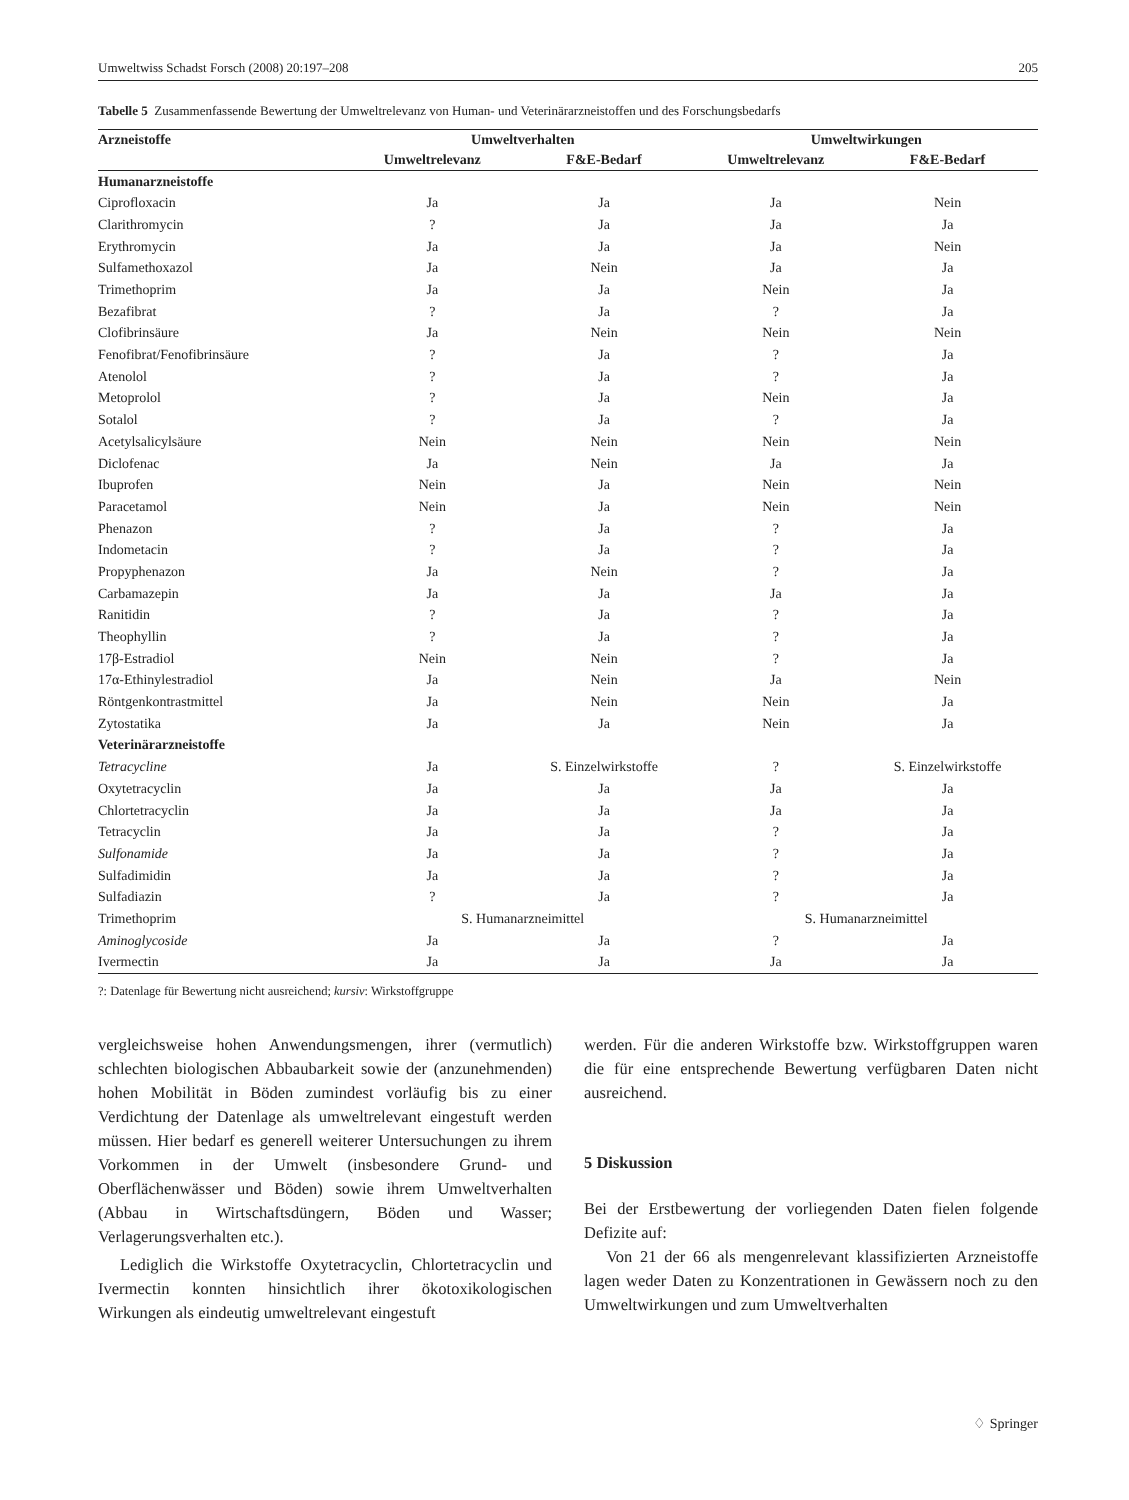Umweltwiss Schadst Forsch (2008) 20:197–208 205
Tabelle 5 Zusammenfassende Bewertung der Umweltrelevanz von Human- und Veterinärarzneistoffen und des Forschungsbedarfs
| Arzneistoffe | Umweltverhalten | | Umweltwirkungen | |
| --- | --- | --- | --- | --- |
| | Umweltrelevanz | F&E-Bedarf | Umweltrelevanz | F&E-Bedarf |
| Humanarzneistoffe | | | | |
| Ciprofloxacin | Ja | Ja | Ja | Nein |
| Clarithromycin | ? | Ja | Ja | Ja |
| Erythromycin | Ja | Ja | Ja | Nein |
| Sulfamethoxazol | Ja | Nein | Ja | Ja |
| Trimethoprim | Ja | Ja | Nein | Ja |
| Bezafibrat | ? | Ja | ? | Ja |
| Clofibrinsäure | Ja | Nein | Nein | Nein |
| Fenofibrat/Fenofibrinsäure | ? | Ja | ? | Ja |
| Atenolol | ? | Ja | ? | Ja |
| Metoprolol | ? | Ja | Nein | Ja |
| Sotalol | ? | Ja | ? | Ja |
| Acetylsalicylsäure | Nein | Nein | Nein | Nein |
| Diclofenac | Ja | Nein | Ja | Ja |
| Ibuprofen | Nein | Ja | Nein | Nein |
| Paracetamol | Nein | Ja | Nein | Nein |
| Phenazon | ? | Ja | ? | Ja |
| Indometacin | ? | Ja | ? | Ja |
| Propyphenazon | Ja | Nein | ? | Ja |
| Carbamazepin | Ja | Ja | Ja | Ja |
| Ranitidin | ? | Ja | ? | Ja |
| Theophyllin | ? | Ja | ? | Ja |
| 17β-Estradiol | Nein | Nein | ? | Ja |
| 17α-Ethinylestradiol | Ja | Nein | Ja | Nein |
| Röntgenkontrastmittel | Ja | Nein | Nein | Ja |
| Zytostatika | Ja | Ja | Nein | Ja |
| Veterinärarzneistoffe | | | | |
| Tetracycline | Ja | S. Einzelwirkstoffe | ? | S. Einzelwirkstoffe |
| Oxytetracyclin | Ja | Ja | Ja | Ja |
| Chlortetracyclin | Ja | Ja | Ja | Ja |
| Tetracyclin | Ja | Ja | ? | Ja |
| Sulfonamide | Ja | Ja | ? | Ja |
| Sulfadimidin | Ja | Ja | ? | Ja |
| Sulfadiazin | ? | Ja | ? | Ja |
| Trimethoprim | S. Humanarzneimittel | | S. Humanarzneimittel | |
| Aminoglycoside | Ja | Ja | ? | Ja |
| Ivermectin | Ja | Ja | Ja | Ja |
?: Datenlage für Bewertung nicht ausreichend; kursiv: Wirkstoffgruppe
vergleichsweise hohen Anwendungsmengen, ihrer (vermutlich) schlechten biologischen Abbaubarkeit sowie der (anzunehmenden) hohen Mobilität in Böden zumindest vorläufig bis zu einer Verdichtung der Datenlage als umweltrelevant eingestuft werden müssen. Hier bedarf es generell weiterer Untersuchungen zu ihrem Vorkommen in der Umwelt (insbesondere Grund- und Oberflächenwässer und Böden) sowie ihrem Umweltverhalten (Abbau in Wirtschaftsdüngern, Böden und Wasser; Verlagerungsverhalten etc.).
Lediglich die Wirkstoffe Oxytetracyclin, Chlortetracyclin und Ivermectin konnten hinsichtlich ihrer ökotoxikologischen Wirkungen als eindeutig umweltrelevant eingestuft
werden. Für die anderen Wirkstoffe bzw. Wirkstoffgruppen waren die für eine entsprechende Bewertung verfügbaren Daten nicht ausreichend.
5 Diskussion
Bei der Erstbewertung der vorliegenden Daten fielen folgende Defizite auf:
Von 21 der 66 als mengenrelevant klassifizierten Arzneistoffe lagen weder Daten zu Konzentrationen in Gewässern noch zu den Umweltwirkungen und zum Umweltverhalten
♢ Springer